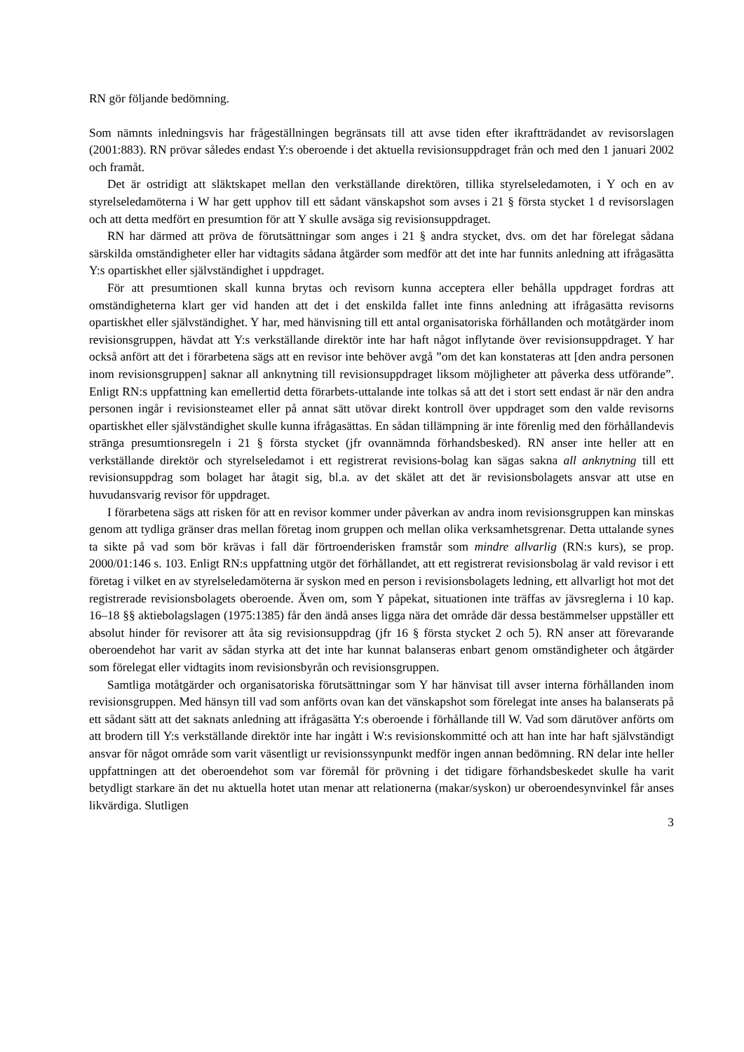RN gör följande bedömning.
Som nämnts inledningsvis har frågeställningen begränsats till att avse tiden efter ikraftträdandet av revisorslagen (2001:883). RN prövar således endast Y:s oberoende i det aktuella revisionsuppdraget från och med den 1 januari 2002 och framåt.
Det är ostridigt att släktskapet mellan den verkställande direktören, tillika styrelseledamoten, i Y och en av styrelseledamöterna i W har gett upphov till ett sådant vänskapshot som avses i 21 § första stycket 1 d revisorslagen och att detta medfört en presumtion för att Y skulle avsäga sig revisionsuppdraget.
RN har därmed att pröva de förutsättningar som anges i 21 § andra stycket, dvs. om det har förelegat sådana särskilda omständigheter eller har vidtagits sådana åtgärder som medför att det inte har funnits anledning att ifrågasätta Y:s opartiskhet eller självständighet i uppdraget.
För att presumtionen skall kunna brytas och revisorn kunna acceptera eller behålla uppdraget fordras att omständigheterna klart ger vid handen att det i det enskilda fallet inte finns anledning att ifrågasätta revisorns opartiskhet eller självständighet. Y har, med hänvisning till ett antal organisatoriska förhållanden och motåtgärder inom revisionsgruppen, hävdat att Y:s verkställande direktör inte har haft något inflytande över revisionsuppdraget. Y har också anfört att det i förarbetena sägs att en revisor inte behöver avgå ”om det kan konstateras att [den andra personen inom revisionsgruppen] saknar all anknytning till revisionsuppdraget liksom möjligheter att påverka dess utförande”. Enligt RN:s uppfattning kan emellertid detta förarbets-uttalande inte tolkas så att det i stort sett endast är när den andra personen ingår i revisionsteamet eller på annat sätt utövar direkt kontroll över uppdraget som den valde revisorns opartiskhet eller självständighet skulle kunna ifrågasättas. En sådan tillämpning är inte förenlig med den förhållandevis stränga presumtionsregeln i 21 § första stycket (jfr ovannämnda förhandsbesked). RN anser inte heller att en verkställande direktör och styrelseledamot i ett registrerat revisions-bolag kan sägas sakna all anknytning till ett revisionsuppdrag som bolaget har åtagit sig, bl.a. av det skälet att det är revisionsbolagets ansvar att utse en huvudansvarig revisor för uppdraget.
I förarbetena sägs att risken för att en revisor kommer under påverkan av andra inom revisionsgruppen kan minskas genom att tydliga gränser dras mellan företag inom gruppen och mellan olika verksamhetsgrenar. Detta uttalande synes ta sikte på vad som bör krävas i fall där förtroenderisken framstår som mindre allvarlig (RN:s kurs), se prop. 2000/01:146 s. 103. Enligt RN:s uppfattning utgör det förhållandet, att ett registrerat revisionsbolag är vald revisor i ett företag i vilket en av styrelseledamöterna är syskon med en person i revisionsbolagets ledning, ett allvarligt hot mot det registrerade revisionsbolagets oberoende. Även om, som Y påpekat, situationen inte träffas av jävsreglerna i 10 kap. 16–18 §§ aktiebolagslagen (1975:1385) får den ändå anses ligga nära det område där dessa bestämmelser uppställer ett absolut hinder för revisorer att åta sig revisionsuppdrag (jfr 16 § första stycket 2 och 5). RN anser att förevarande oberoendehot har varit av sådan styrka att det inte har kunnat balanseras enbart genom omständigheter och åtgärder som förelegat eller vidtagits inom revisionsbyrån och revisionsgruppen.
Samtliga motåtgärder och organisatoriska förutsättningar som Y har hänvisat till avser interna förhållanden inom revisionsgruppen. Med hänsyn till vad som anförts ovan kan det vänskapshot som förelegat inte anses ha balanserats på ett sådant sätt att det saknats anledning att ifrågasätta Y:s oberoende i förhållande till W. Vad som därutöver anförts om att brodern till Y:s verkställande direktör inte har ingått i W:s revisionskommitté och att han inte har haft självständigt ansvar för något område som varit väsentligt ur revisionssynpunkt medför ingen annan bedömning. RN delar inte heller uppfattningen att det oberoendehot som var föremål för prövning i det tidigare förhandsbeskedet skulle ha varit betydligt starkare än det nu aktuella hotet utan menar att relationerna (makar/syskon) ur oberoendesynvinkel får anses likvärdiga. Slutligen
3